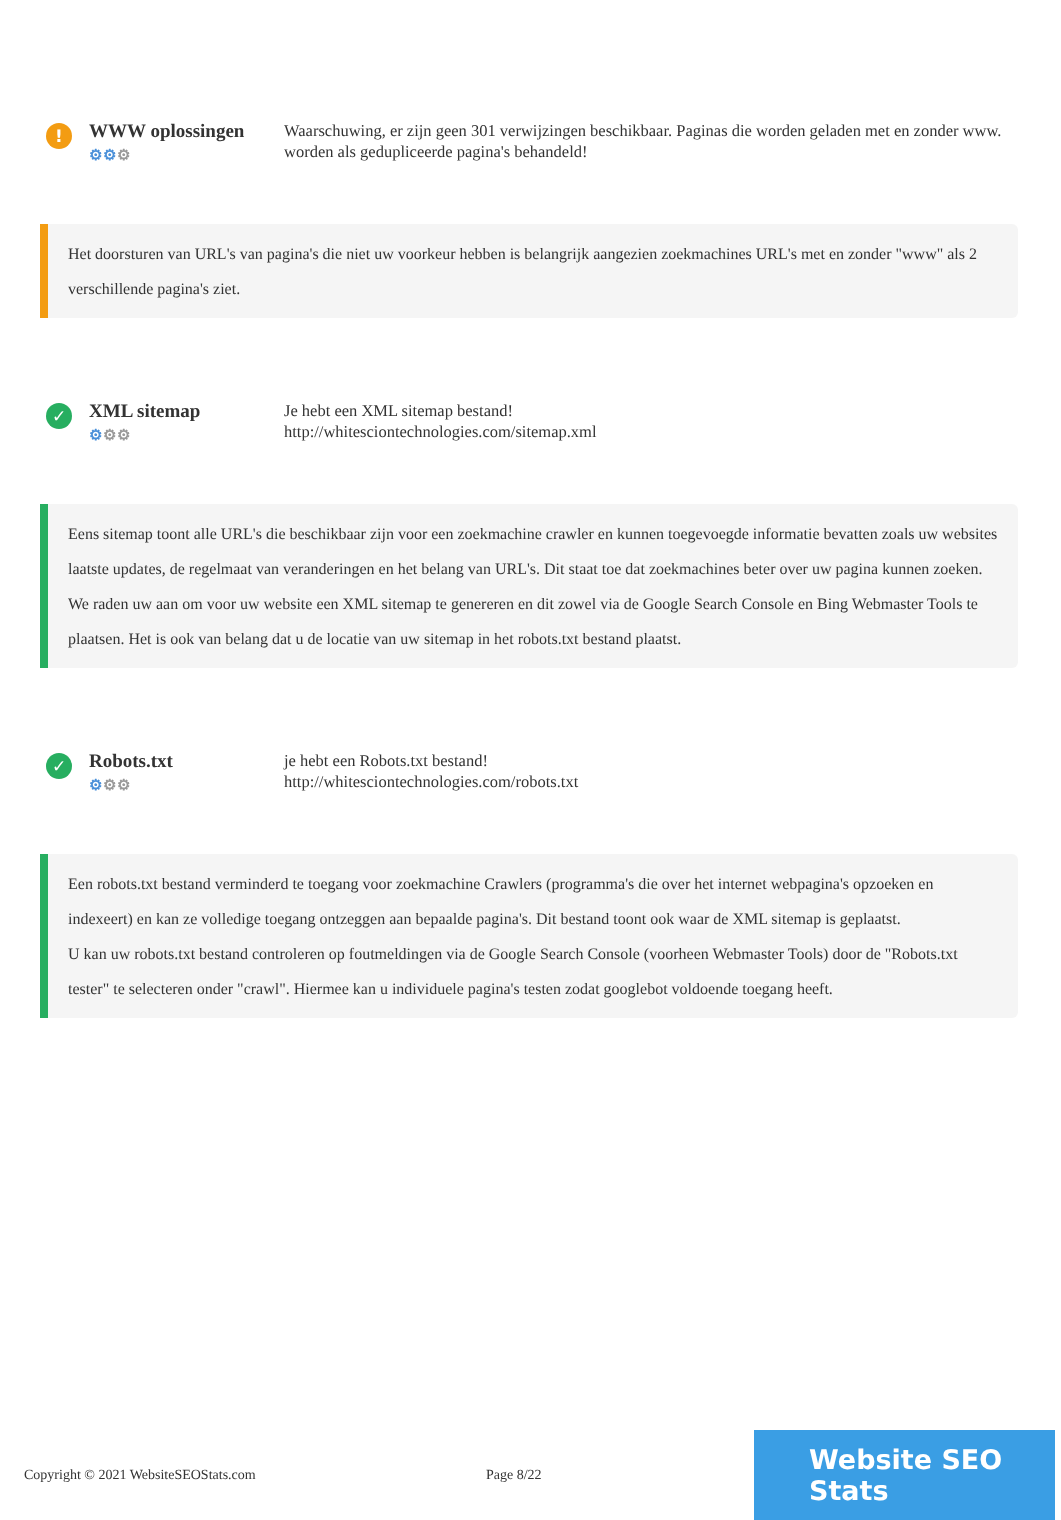!
WWW oplossingen
⚙⚙⚙
Waarschuwing, er zijn geen 301 verwijzingen beschikbaar. Paginas die worden geladen met en zonder www. worden als gedupliceerde pagina's behandeld!
Het doorsturen van URL's van pagina's die niet uw voorkeur hebben is belangrijk aangezien zoekmachines URL's met en zonder "www" als 2 verschillende pagina's ziet.
✓
XML sitemap
⚙⚙⚙
Je hebt een XML sitemap bestand!
http://whitesciontechnologies.com/sitemap.xml
Eens sitemap toont alle URL's die beschikbaar zijn voor een zoekmachine crawler en kunnen toegevoegde informatie bevatten zoals uw websites laatste updates, de regelmaat van veranderingen en het belang van URL's. Dit staat toe dat zoekmachines beter over uw pagina kunnen zoeken.
We raden uw aan om voor uw website een XML sitemap te genereren en dit zowel via de Google Search Console en Bing Webmaster Tools te plaatsen. Het is ook van belang dat u de locatie van uw sitemap in het robots.txt bestand plaatst.
✓
Robots.txt
⚙⚙⚙
je hebt een Robots.txt bestand!
http://whitesciontechnologies.com/robots.txt
Een robots.txt bestand verminderd te toegang voor zoekmachine Crawlers (programma's die over het internet webpagina's opzoeken en indexeert) en kan ze volledige toegang ontzeggen aan bepaalde pagina's. Dit bestand toont ook waar de XML sitemap is geplaatst.
U kan uw robots.txt bestand controleren op foutmeldingen via de Google Search Console (voorheen Webmaster Tools) door de "Robots.txt tester" te selecteren onder "crawl". Hiermee kan u individuele pagina's testen zodat googlebot voldoende toegang heeft.
Copyright © 2021 WebsiteSEOStats.com Page 8/22
Website SEO Stats